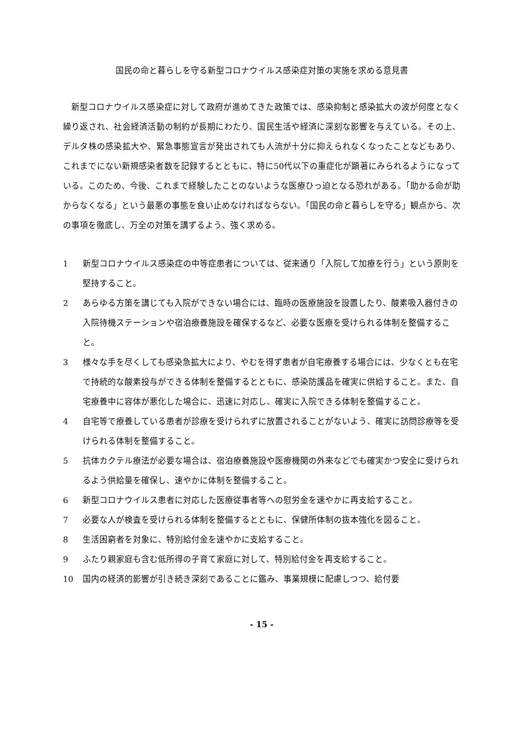国民の命と暮らしを守る新型コロナウイルス感染症対策の実施を求める意見書
新型コロナウイルス感染症に対して政府が進めてきた政策では、感染抑制と感染拡大の波が何度となく繰り返され、社会経済活動の制約が長期にわたり、国民生活や経済に深刻な影響を与えている。その上、デルタ株の感染拡大や、緊急事態宣言が発出されても人流が十分に抑えられなくなったことなどもあり、これまでにない新規感染者数を記録するとともに、特に50代以下の重症化が顕著にみられるようになっている。このため、今後、これまで経験したことのないような医療ひっ迫となる恐れがある。「助かる命が助からなくなる」という最悪の事態を食い止めなければならない。「国民の命と暮らしを守る」観点から、次の事項を徹底し、万全の対策を講ずるよう、強く求める。
1 新型コロナウイルス感染症の中等症患者については、従来通り「入院して加療を行う」という原則を堅持すること。
2 あらゆる方策を講じても入院ができない場合には、臨時の医療施設を設置したり、酸素吸入器付きの入院待機ステーションや宿泊療養施設を確保するなど、必要な医療を受けられる体制を整備すること。
3 様々な手を尽くしても感染急拡大により、やむを得ず患者が自宅療養する場合には、少なくとも在宅で持続的な酸素投与ができる体制を整備するとともに、感染防護品を確実に供給すること。また、自宅療養中に容体が悪化した場合に、迅速に対応し、確実に入院できる体制を整備すること。
4 自宅等で療養している患者が診療を受けられずに放置されることがないよう、確実に訪問診療等を受けられる体制を整備すること。
5 抗体カクテル療法が必要な場合は、宿泊療養施設や医療機関の外来などでも確実かつ安全に受けられるよう供給量を確保し、速やかに体制を整備すること。
6 新型コロナウイルス患者に対応した医療従事者等への慰労金を速やかに再支給すること。
7 必要な人が検査を受けられる体制を整備するとともに、保健所体制の抜本強化を図ること。
8 生活困窮者を対象に、特別給付金を速やかに支給すること。
9 ふたり親家庭も含む低所得の子育て家庭に対して、特別給付金を再支給すること。
10 国内の経済的影響が引き続き深刻であることに鑑み、事業規模に配慮しつつ、給付要
- 15 -